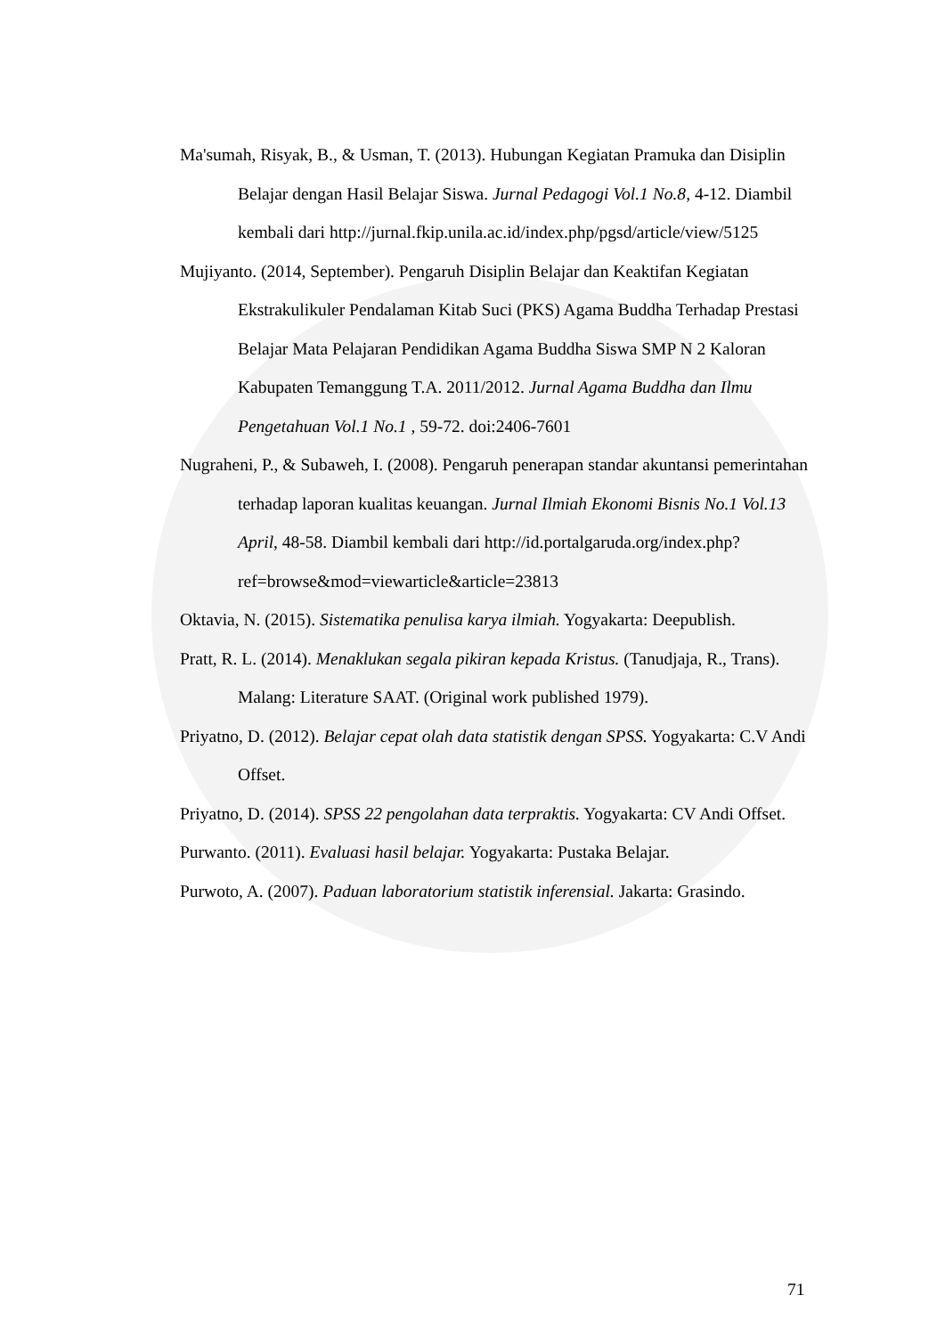Ma'sumah, Risyak, B., & Usman, T. (2013). Hubungan Kegiatan Pramuka dan Disiplin Belajar dengan Hasil Belajar Siswa. Jurnal Pedagogi Vol.1 No.8, 4-12. Diambil kembali dari http://jurnal.fkip.unila.ac.id/index.php/pgsd/article/view/5125
Mujiyanto. (2014, September). Pengaruh Disiplin Belajar dan Keaktifan Kegiatan Ekstrakulikuler Pendalaman Kitab Suci (PKS) Agama Buddha Terhadap Prestasi Belajar Mata Pelajaran Pendidikan Agama Buddha Siswa SMP N 2 Kaloran Kabupaten Temanggung T.A. 2011/2012. Jurnal Agama Buddha dan Ilmu Pengetahuan Vol.1 No.1 , 59-72. doi:2406-7601
Nugraheni, P., & Subaweh, I. (2008). Pengaruh penerapan standar akuntansi pemerintahan terhadap laporan kualitas keuangan. Jurnal Ilmiah Ekonomi Bisnis No.1 Vol.13 April, 48-58. Diambil kembali dari http://id.portalgaruda.org/index.php?ref=browse&mod=viewarticle&article=23813
Oktavia, N. (2015). Sistematika penulisa karya ilmiah. Yogyakarta: Deepublish.
Pratt, R. L. (2014). Menaklukan segala pikiran kepada Kristus. (Tanudjaja, R., Trans). Malang: Literature SAAT. (Original work published 1979).
Priyatno, D. (2012). Belajar cepat olah data statistik dengan SPSS. Yogyakarta: C.V Andi Offset.
Priyatno, D. (2014). SPSS 22 pengolahan data terpraktis. Yogyakarta: CV Andi Offset.
Purwanto. (2011). Evaluasi hasil belajar. Yogyakarta: Pustaka Belajar.
Purwoto, A. (2007). Paduan laboratorium statistik inferensial. Jakarta: Grasindo.
71